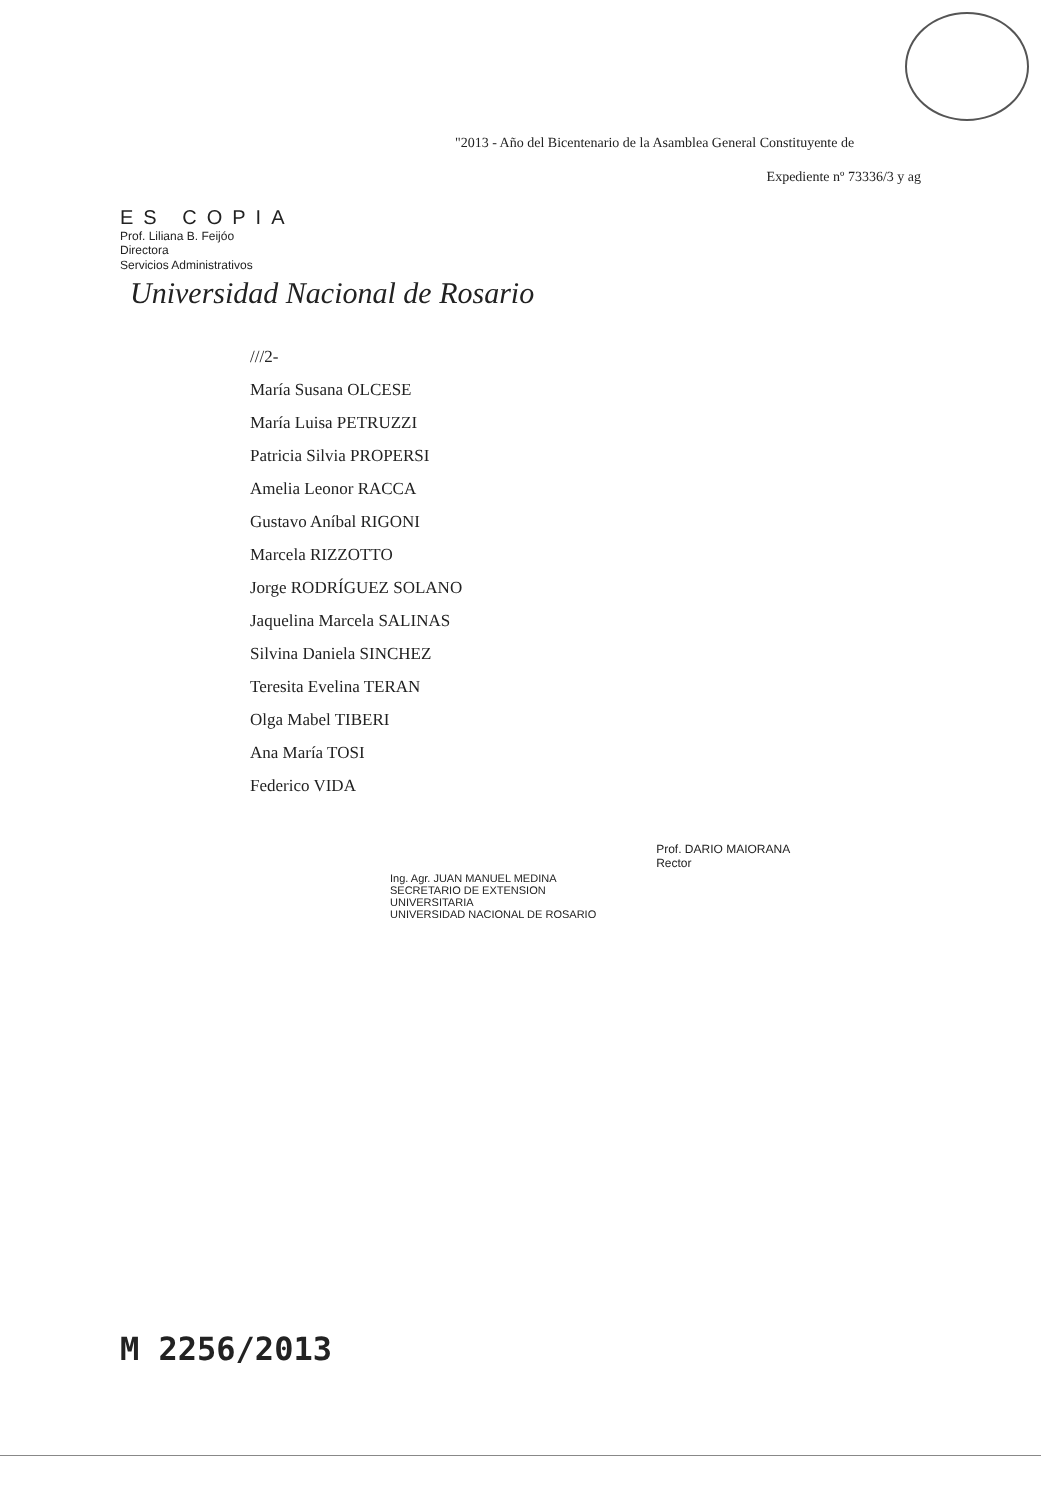"2013 - Año del Bicentenario de la Asamblea General Constituyente de
Expediente nº 73336/3 y ag
ES COPIA
Prof. Liliana B. Feijóo
Directora
Servicios Administrativos
Universidad Nacional de Rosario
///2-
María Susana OLCESE
María Luisa PETRUZZI
Patricia Silvia PROPERSI
Amelia Leonor RACCA
Gustavo Aníbal RIGONI
Marcela RIZZOTTO
Jorge RODRÍGUEZ SOLANO
Jaquelina Marcela SALINAS
Silvina Daniela SINCHEZ
Teresita Evelina TERAN
Olga Mabel TIBERI
Ana María TOSI
Federico VIDA
Ing. Agr. JUAN MANUEL MEDINA
SECRETARIO DE EXTENSION
UNIVERSITARIA
UNIVERSIDAD NACIONAL DE ROSARIO
Prof. DARIO MAIORANA
Rector
M 2256/2013